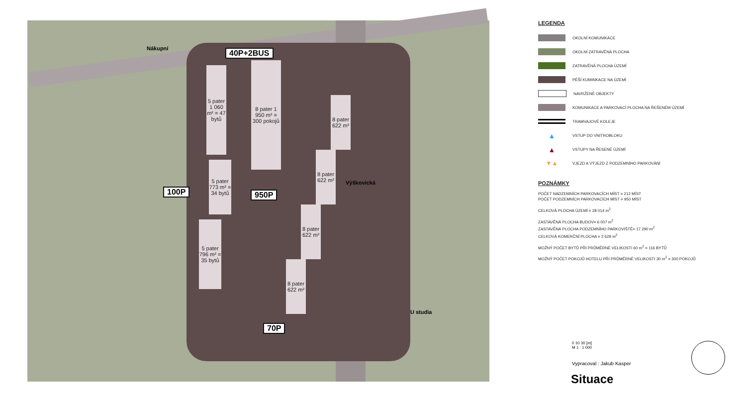5 pater 1 060 m² = 47 bytů
8 pater 1 950 m² = 300 pokojů
5 pater 773 m² = 34 bytů
5 pater 796 m² = 35 bytů
8 pater 622 m²
8 pater 622 m²
8 pater 622 m²
8 pater 622 m²
40P+2BUS
100P 950P
70P
Nákupní
Výškovická
U studia
LEGENDA
OKOLNÍ KOMUNIKACE
OKOLNÍ ZATRAVĚNÁ PLOCHA
ZATRAVĚNÁ PLOCHA ÚZEMÍ
PĚŠÍ KUMINKACE NA ÚZEMÍ
NAVRŽENÉ OBJEKTY
KOMUNIKACE A PARKOVACÍ PLOCHA NA ŘEŠENÉM ÚZEMÍ
TRAMVAJOVÉ KOLEJE
▲
VSTUP DO VNITROBLOKU
▲
VSTUPY NA ŘESENÉ ÚZEMÍ
▼▲
VJEZD A VÝJEZD Z PODZEMNÍHO PARKOVÁNÍ
POZNÁMKY
POČET NADZEMNÍCH PARKOVACÍCH MÍST = 212 MÍST
POČET PODZEMNÍCH PARKOVACÍCH MÍST = 950 MÍST
CELKOVÁ PLOCHA ÚZEMÍ = 28 014 m<sup>2</sup>
ZASTAVĚNÁ PLOCHA BUDOV= 6 007 m<sup>2</sup>
ZASTAVĚNÁ PLOCHA PODZEMNÍHO PARKOVIŠTĚ= 17 290 m<sup>2</sup>
CELKOVÁ KOMERČNÍ PLOCHA = 2 629 m<sup>2</sup>
MOŽNÝ POČET BYTŮ PŘI PRŮMĚRNÉ VELIKOSTI 60 m<sup>2</sup> = 116 BYTŮ
MOŽNÝ POČET POKOJŮ HOTELU PŘI PRŮMĚRNÉ VELIKOSTI 30 m<sup>2</sup> = 300 POKOJŮ
0 10 30 [m]
M 1 : 1 000
Vypracoval : Jakub Kasper
Situace